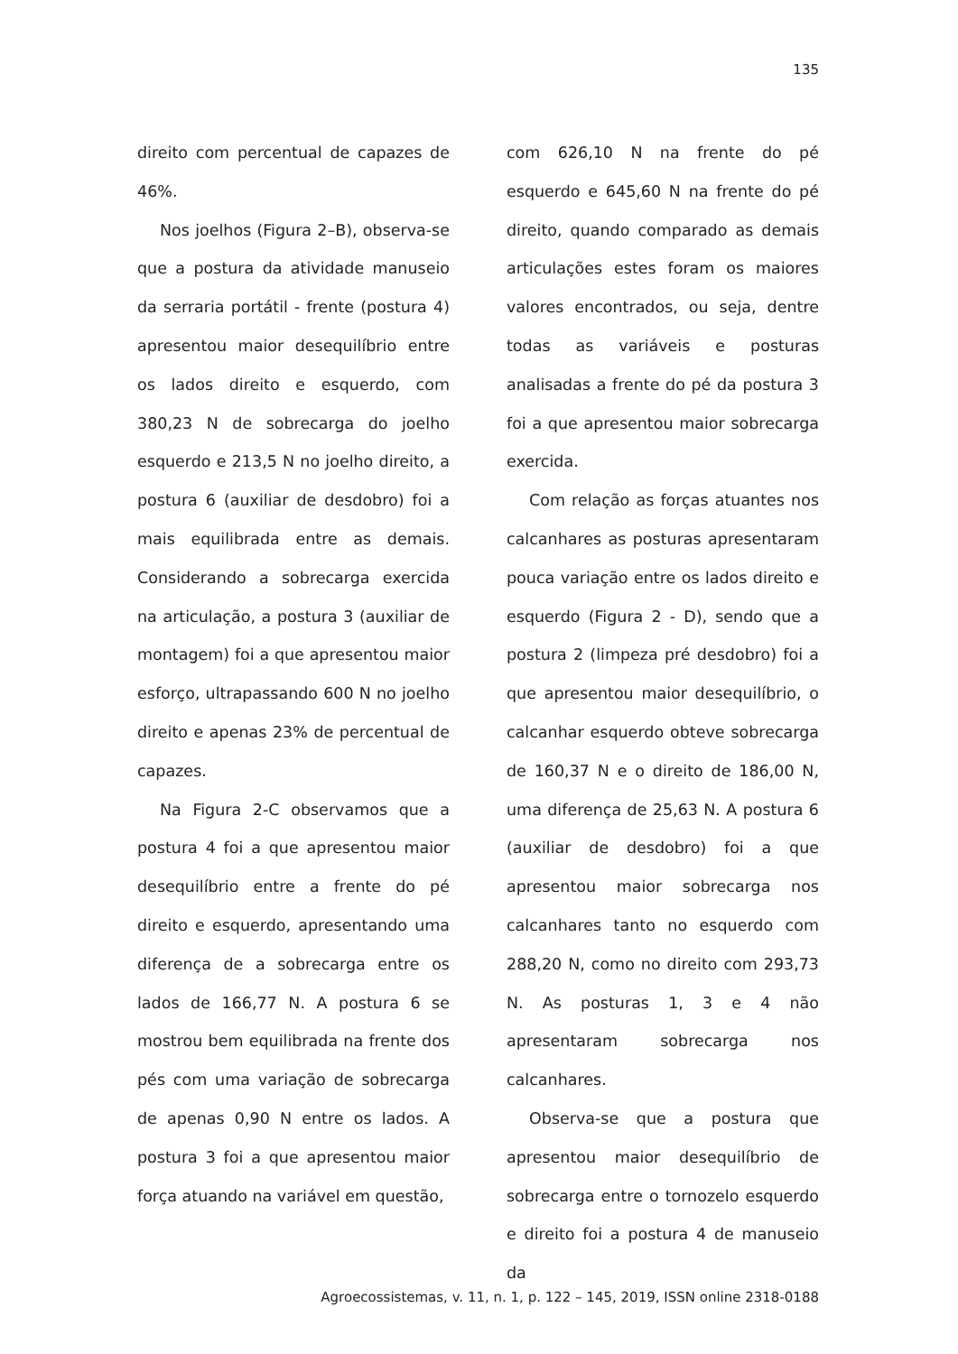135
direito com percentual de capazes de 46%.
Nos joelhos (Figura 2–B), observa-se que a postura da atividade manuseio da serraria portátil - frente (postura 4) apresentou maior desequilíbrio entre os lados direito e esquerdo, com 380,23 N de sobrecarga do joelho esquerdo e 213,5 N no joelho direito, a postura 6 (auxiliar de desdobro) foi a mais equilibrada entre as demais. Considerando a sobrecarga exercida na articulação, a postura 3 (auxiliar de montagem) foi a que apresentou maior esforço, ultrapassando 600 N no joelho direito e apenas 23% de percentual de capazes.
Na Figura 2-C observamos que a postura 4 foi a que apresentou maior desequilíbrio entre a frente do pé direito e esquerdo, apresentando uma diferença de a sobrecarga entre os lados de 166,77 N. A postura 6 se mostrou bem equilibrada na frente dos pés com uma variação de sobrecarga de apenas 0,90 N entre os lados. A postura 3 foi a que apresentou maior força atuando na variável em questão,
com 626,10 N na frente do pé esquerdo e 645,60 N na frente do pé direito, quando comparado as demais articulações estes foram os maiores valores encontrados, ou seja, dentre todas as variáveis e posturas analisadas a frente do pé da postura 3 foi a que apresentou maior sobrecarga exercida.
Com relação as forças atuantes nos calcanhares as posturas apresentaram pouca variação entre os lados direito e esquerdo (Figura 2 - D), sendo que a postura 2 (limpeza pré desdobro) foi a que apresentou maior desequilíbrio, o calcanhar esquerdo obteve sobrecarga de 160,37 N e o direito de 186,00 N, uma diferença de 25,63 N. A postura 6 (auxiliar de desdobro) foi a que apresentou maior sobrecarga nos calcanhares tanto no esquerdo com 288,20 N, como no direito com 293,73 N. As posturas 1, 3 e 4 não apresentaram sobrecarga nos calcanhares.
Observa-se que a postura que apresentou maior desequilíbrio de sobrecarga entre o tornozelo esquerdo e direito foi a postura 4 de manuseio da
Agroecossistemas, v. 11, n. 1, p. 122 – 145, 2019, ISSN online 2318-0188